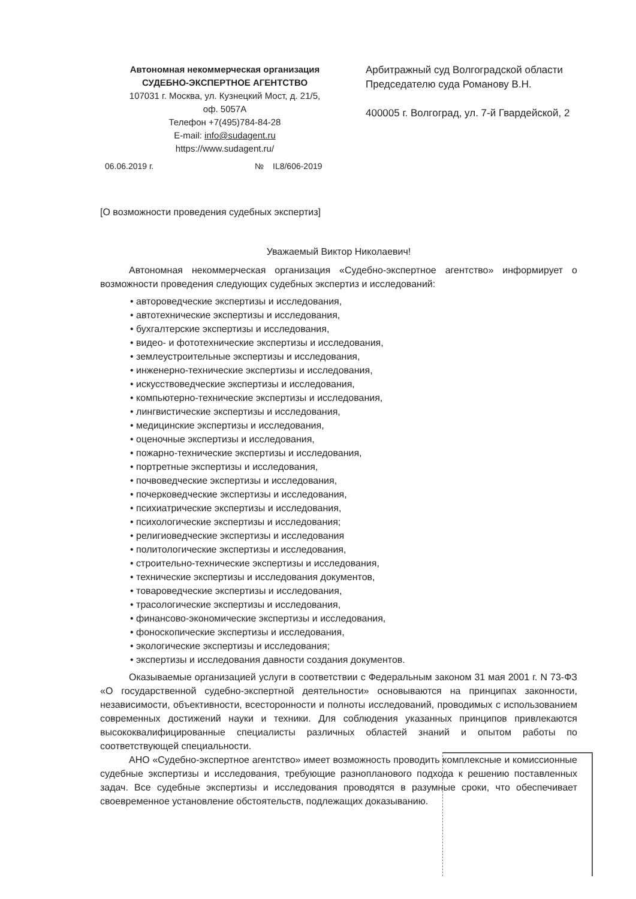Автономная некоммерческая организация
СУДЕБНО-ЭКСПЕРТНОЕ АГЕНТСТВО
107031 г. Москва, ул. Кузнецкий Мост, д. 21/5,
оф. 5057А
Телефон +7(495)784-84-28
E-mail: info@sudagent.ru
https://www.sudagent.ru/
Арбитражный суд Волгоградской области
Председателю суда Романову В.Н.
400005 г. Волгоград, ул. 7-й Гвардейской, 2
06.06.2019 г. № IL8/606-2019
[О возможности проведения судебных экспертиз]
Уважаемый Виктор Николаевич!
Автономная некоммерческая организация «Судебно-экспертное агентство» информирует о возможности проведения следующих судебных экспертиз и исследований:
• автороведческие экспертизы и исследования,
• автотехнические экспертизы и исследования,
• бухгалтерские экспертизы и исследования,
• видео- и фототехнические экспертизы и исследования,
• землеустроительные экспертизы и исследования,
• инженерно-технические экспертизы и исследования,
• искусствоведческие экспертизы и исследования,
• компьютерно-технические экспертизы и исследования,
• лингвистические экспертизы и исследования,
• медицинские экспертизы и исследования,
• оценочные экспертизы и исследования,
• пожарно-технические экспертизы и исследования,
• портретные экспертизы и исследования,
• почвоведческие экспертизы и исследования,
• почерковедческие экспертизы и исследования,
• психиатрические экспертизы и исследования,
• психологические экспертизы и исследования;
• религиоведческие экспертизы и исследования
• политологические экспертизы и исследования,
• строительно-технические экспертизы и исследования,
• технические экспертизы и исследования документов,
• товароведческие экспертизы и исследования,
• трасологические экспертизы и исследования,
• финансово-экономические экспертизы и исследования,
• фоноскопические экспертизы и исследования,
• экологические экспертизы и исследования;
• экспертизы и исследования давности создания документов.
Оказываемые организацией услуги в соответствии с Федеральным законом 31 мая 2001 г. N 73-ФЗ «О государственной судебно-экспертной деятельности» основываются на принципах законности, независимости, объективности, всесторонности и полноты исследований, проводимых с использованием современных достижений науки и техники. Для соблюдения указанных принципов привлекаются высококвалифицированные специалисты различных областей знаний и опытом работы по соответствующей специальности.
АНО «Судебно-экспертное агентство» имеет возможность проводить комплексные и комиссионные судебные экспертизы и исследования, требующие разнопланового подхода к решению поставленных задач. Все судебные экспертизы и исследования проводятся в разумные сроки, что обеспечивает своевременное установление обстоятельств, подлежащих доказыванию.